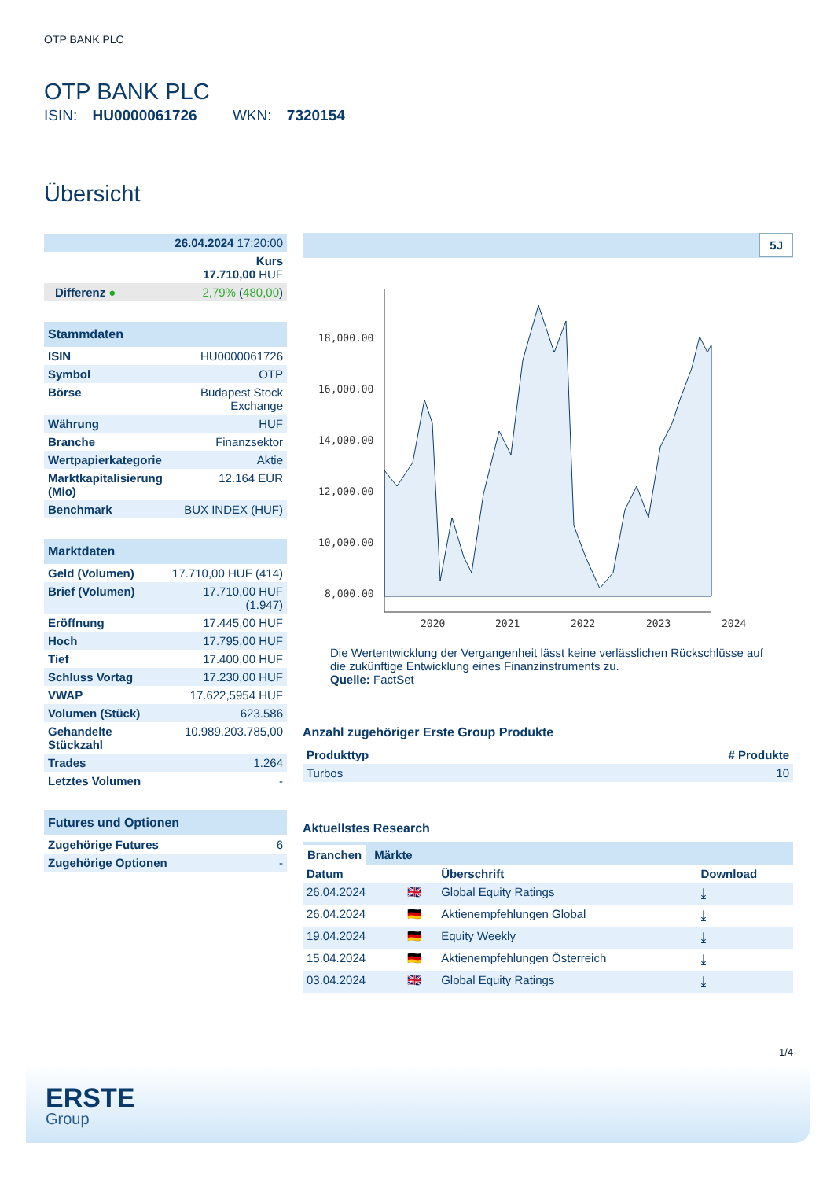OTP BANK PLC
OTP BANK PLC
ISIN: HU0000061726 WKN: 7320154
Übersicht
| 26.04.2024 17:20:00 | |
| Kurs 17.710,00 HUF | |
| Differenz ● | 2,79% ( 480,00 ) |
Stammdaten
| ISIN | HU0000061726 |
| Symbol | OTP |
| Börse | Budapest Stock Exchange |
| Währung | HUF |
| Branche | Finanzsektor |
| Wertpapierkategorie | Aktie |
| Marktkapitalisierung (Mio) | 12.164 EUR |
| Benchmark | BUX INDEX (HUF) |
Marktdaten
| Geld (Volumen) | 17.710,00 HUF (414) |
| Brief (Volumen) | 17.710,00 HUF (1.947) |
| Eröffnung | 17.445,00 HUF |
| Hoch | 17.795,00 HUF |
| Tief | 17.400,00 HUF |
| Schluss Vortag | 17.230,00 HUF |
| VWAP | 17.622,5954 HUF |
| Volumen (Stück) | 623.586 |
| Gehandelte Stückzahl | 10.989.203.785,00 |
| Trades | 1.264 |
| Letztes Volumen | - |
Futures und Optionen
| Zugehörige Futures | 6 |
| Zugehörige Optionen | - |
5J
18,000.00
16,000.00
14,000.00
12,000.00
10,000.00
8,000.00
2020
2021
2022
2023
2024
Die Wertentwicklung der Vergangenheit lässt keine verlässlichen Rückschlüsse auf die zukünftige Entwicklung eines Finanzinstruments zu.
Quelle: FactSet
Anzahl zugehöriger Erste Group Produkte
| Produkttyp | # Produkte |
| --- | --- |
| Turbos | 10 |
Aktuellstes Research
Branchen Märkte
| Datum | | Überschrift | Download |
| --- | --- | --- | --- |
| 26.04.2024 | 🇬🇧 | Global Equity Ratings | ⤓ |
| 26.04.2024 | 🇩🇪 | Aktienempfehlungen Global | ⤓ |
| 19.04.2024 | 🇩🇪 | Equity Weekly | ⤓ |
| 15.04.2024 | 🇩🇪 | Aktienempfehlungen Österreich | ⤓ |
| 03.04.2024 | 🇬🇧 | Global Equity Ratings | ⤓ |
1/4
ERSTE
Group